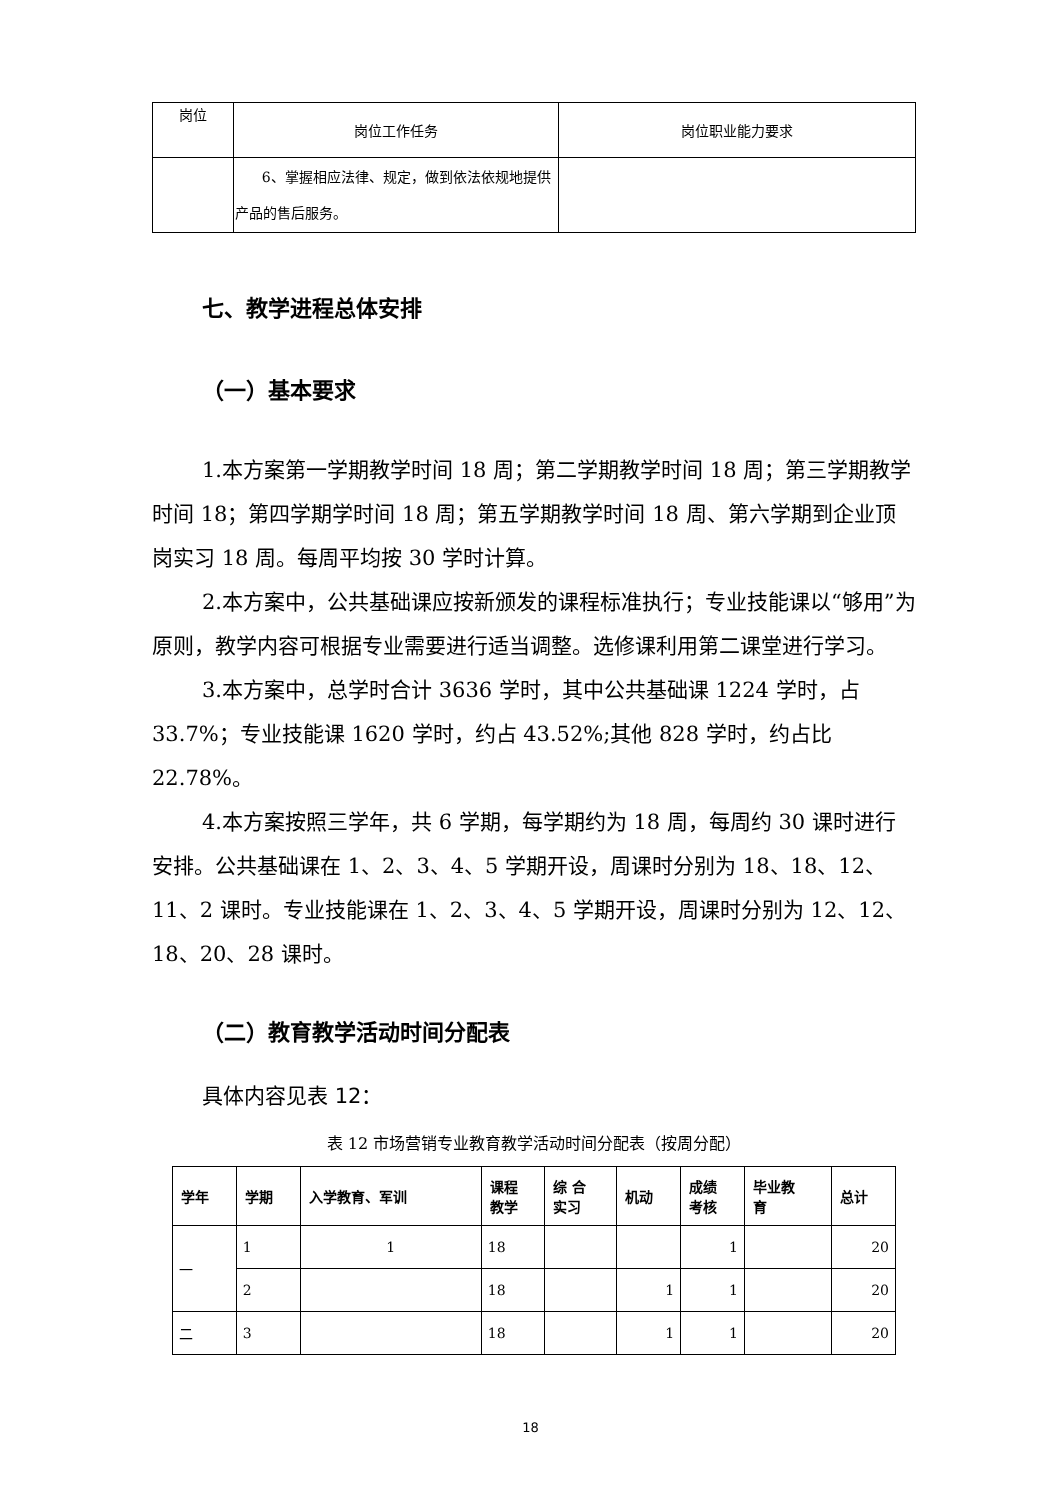| 岗位 | 岗位工作任务 | 岗位职业能力要求 |
| | 6、掌握相应法律、规定，做到依法依规地提供产品的售后服务。 | |
七、教学进程总体安排
（一）基本要求
1.本方案第一学期教学时间 18 周；第二学期教学时间 18 周；第三学期教学时间 18；第四学期学时间 18 周；第五学期教学时间 18 周、第六学期到企业顶岗实习 18 周。每周平均按 30 学时计算。
2.本方案中，公共基础课应按新颁发的课程标准执行；专业技能课以“够用”为原则，教学内容可根据专业需要进行适当调整。选修课利用第二课堂进行学习。
3.本方案中，总学时合计 3636 学时，其中公共基础课 1224 学时，占 33.7%；专业技能课 1620 学时，约占 43.52%;其他 828 学时，约占比 22.78%。
4.本方案按照三学年，共 6 学期，每学期约为 18 周，每周约 30 课时进行安排。公共基础课在 1、2、3、4、5 学期开设，周课时分别为 18、18、12、11、2 课时。专业技能课在 1、2、3、4、5 学期开设，周课时分别为 12、12、18、20、28 课时。
（二）教育教学活动时间分配表
具体内容见表 12：
表 12 市场营销专业教育教学活动时间分配表（按周分配）
| 学年 | 学期 | 入学教育、军训 | 课程 教学 | 综 合 实习 | 机动 | 成绩 考核 | 毕业教 育 | 总计 |
| --- | --- | --- | --- | --- | --- | --- | --- | --- |
| 一 | 1 | 1 | 18 | | | 1 | | 20 |
| | 2 | | 18 | | 1 | 1 | | 20 |
| 二 | 3 | | 18 | | 1 | 1 | | 20 |
18